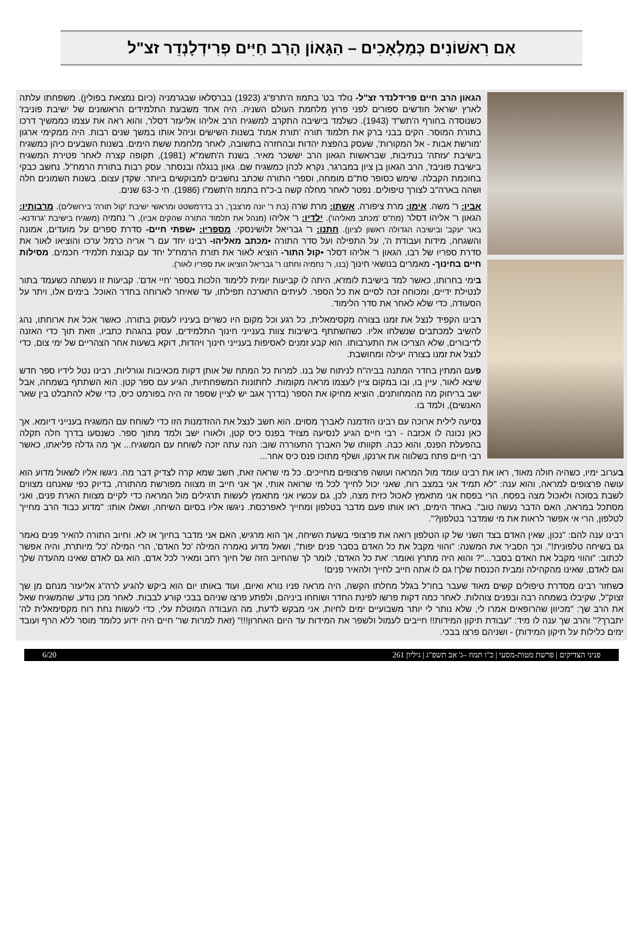אִם רִאשׁוֹנִים כְּמַלְאָכִים – הַגָּאוֹן הָרַב חַיִּים פְרִידְלָנְדֵר זצ"ל
הגאון הרב חיים פרידלנדר זצ"ל- נולד בט' בתמוז ה'תרפ"ג (1923) בברסלאו שבגרמניה (כיום נמצאת בפולין). משפחתו עלתה לארץ ישראל חודשים ספורים לפני פרוץ מלחמת העולם השניה. היה אחד משבעת התלמידים הראשונים של ישיבת פוניבז' כשנוסדה בחורף ה'תש"ד (1943). כשלמד בישיבה התקרב למשגיח הרב אליהו אליעזר דסלר, והוא ראה את עצמו כממשיך דרכו בתורת המוסר. הקים בבני ברק את תלמוד תורה 'תורת אמת' בשנות השישים וניהל אותו במשך שנים רבות. היה ממקימי ארגון 'מורשת אבות - אל המקורות', שעסק בהפצת יהדות ובהחזרה בתשובה, לאחר מלחמת ששת הימים. בשנות השבעים כיהן כמשגיח בישיבת 'עזתה' בנתיבות, שבראשות הגאון הרב יששכר מאיר. בשנת ה'תשמ"א (1981), תקופה קצרה לאחר פטירת המשגיח בישיבת פוניבז', הרב הגאון בן ציון במברגר, נקרא לכהן כמשגיח שם. גאון בנגלה ובנסתר. עסק רבות בתורת הרמח"ל. נחשב כבקי בחוכמת הקבלה. שימש כסופר סת"ם מומחה, וספרי התורה שכתב נחשבים למבוקשים ביותר. שקדן עצום. בשנות השמונים חלה ושהה בארה"ב לצורך טיפולים. נפטר לאחר מחלה קשה ב-כ"ח בתמוז ה'תשמ"ו (1986). חי כ-63 שנים.
אביו: ר' משה. אימו: מרת ציפורה. אשתו: מרת שרה (בת ר' יונה מרצבך, רב בדרמשטט ומראשי ישיבת 'קול תורה' בירושלים). מרבותיו: הגאון ר' אליהו דסלר (מח"ס 'מכתב מאליהו'). ילדיו: ר' אליהו (מנהל את תלמוד התורה שהקים אביו), ר' נחמיה (משגיח בישיבת 'גרודנא- באר יעקב' ובישיבה הגדולה ראשון לציון). חתנו: ר' גבריאל זלושינסקי. מספריו: •שפתי חיים- סדרת ספרים על מועדים, אמונה והשגחה, מידות ועבודת ה', על התפילה ועל סדר התורה •מכתב מאליהו- רבינו יחד עם ר' אריה כרמל ערכו והוציאו לאור את סדרת ספריו של רבו, הגאון ר' אליהו דסלר •קול התור- הוציא לאור את תורת הרמח"ל יחד עם קבוצת תלמידי חכמים. מסילות חיים בחינוך- מאמרים בנושאי חינוך (בנו, ר' נחמיה וחתנו ר' גבריאל הוציאו את ספריו לאור).
בימי בחרותו, כאשר למד בישיבת לומז'א, היתה לו קביעות יומית ללימוד הלכות בספר 'חיי אדם'. קביעות זו נעשתה כשעמד בתור לנטילת ידיים, ומכוחה זכה לסיים את כל הספר. לעיתים התארכה תפילתו, עד שאיחר לארוחה בחדר האוכל. בימים אלו, ויתר על הסעודה, כדי שלא לאחר את סדר הלימוד.
רבינו הקפיד לנצל את זמנו בצורה מקסימאלית, כל רגע וכל מקום היו כשרים בעיניו לעסוק בתורה. כאשר אכל את ארוחתו, נהג להשיב למכתבים שנשלחו אליו. כשהשתתף בישיבות צוות בענייני חינוך התלמידים, עסק בהגהת כתביו, וזאת תוך כדי האזנה לדיבורים, שלא הצריכו את התערבותו. הוא קבע זמנים לאסיפות בענייני חינוך ויהדות, דוקא בשעות אחר הצהריים של ימי צום, כדי לנצל את זמנו בצורה יעילה ומחושבת.
פעם המתין בחדר המתנה בביה"ח לניתוח של בנו. למרות כל המתח של אותן דקות מכאיבות וגורליות, רבינו נטל לידיו ספר חדש שיצא לאור, עיין בו, ובו במקום ציין לעצמו מראה מקומות. לחתונות המשפחתיות, הגיע עם ספר קטן. הוא השתתף בשמחה, אבל ישב בריחוק מה מהמחותנים, הוציא מחיקו את הספר (בדרך אגב יש לציין שספר זה היה בפורמט כיס, כדי שלא להתבלט בין שאר האנשים), ולמד בו.
נסיעה לילית ארוכה עם רבינו הזדמנה לאברך מסוים. הוא חשב לנצל את ההזדמנות הזו כדי לשוחח עם המשגיח בענייני דיומא. אך כאן נכונה לו אכזבה - רבי חיים הגיע לנסיעה מצויד בפנס כיס קטן, ולאורו ישב ולמד מתוך ספר. כשנסעו בדרך חלה תקלה בהפעלת הפנס, והוא כבה. תקוותו של האברך התעוררה שוב: הנה עתה יזכה לשוחח עם המשגיח... אך מה גדלה פליאתו, כאשר רבי חיים פתח בשלווה את ארנקו, ושלף מתוכו פנס כיס אחר...
בערוב ימיו, כשהיה חולה מאוד, ראו את רבינו עומד מול המראה ועושה פרצופים מחייכים. כל מי שראה זאת, חשב שמא קרה לצדיק דבר מה. ניגשו אליו לשאול מדוע הוא עושה פרצופים למראה, והוא ענה: "לא תמיד אני במצב רוח, שאני יכול לחייך לכל מי שרואה אותי, אך אני חייב וזו מצווה מפורשת מהתורה, בדיוק כפי שאנחנו מצווים לשבת בסוכה ולאכול מצה בפסח. הרי בפסח אני מתאמץ לאכול כזית מצה, לכן, גם עכשיו אני מתאמץ לעשות תרגילים מול המראה כדי לקיים מצוות הארת פנים, ואני מסתכל במראה, האם הדבר נעשה טוב". באחד הימים, ראו אותו פעם מדבר בטלפון ומחייך לאפרכסת. ניגשו אליו בסיום השיחה, ושאלו אותו: "מדוע כבוד הרב מחייך לטלפון, הרי אי אפשר לראות את מי שמדבר בטלפון?".
רבינו ענה להם: "נכון, שאין האדם בצד השני של קו הטלפון רואה את פרצופי בשעת השיחה, אך הוא מרגיש, האם אני מדבר בחיוך או לא. וחיוב התורה להאיר פנים נאמר גם בשיחה טלפונית!". וכך הסביר את המשנה: "והווי מקבל את כל האדם בסבר פנים יפות", ושאל מדוע נאמרה המילה 'כל האדם', הרי המילה 'כל' מיותרת, והיה אפשר לכתוב: "והווי מקבל את האדם בסבר..."? והוא היה מתרץ ואומר: 'את כל האדם', לומר לך שהחיוב הזה של חיוך רחב ומאיר לכל אדם, הוא גם לאדם שאינו מהעדה שלך וגם לאדם, שאינו מהקהילה ומבית הכנסת שלך! גם לו אתה חייב לחייך ולהאיר פנים!
כשחזר רבינו מסדרת טיפולים קשים מאוד שעבר בחו"ל בגלל מחלתו הקשה, היה מראה פניו נורא ואיום, ועוד באותו יום הוא ביקש להגיע לרה"ג אליעזר מנחם מן שך זצוק"ל, שקיבלו בשמחה רבה ובפנים צוהלות. לאחר כמה דקות פרשו לפינת החדר ושוחחו ביניהם, ולפתע פרצו שניהם בבכי קורע לבבות. לאחר מכן נודע, שהמשגיח שאל את הרב שך: "מכיוון שהרופאים אמרו לי, שלא נותר לי יותר משבועיים ימים לחיות, אני מבקש לדעת, מה העבודה המוטלת עלי, כדי לעשות נחת רוח מקסימאלית לה' יתברך?" והרב שך ענה לו מיד: "עבודת תיקון המידות!! חייבים לעמול ולשפר את המידות עד היום האחרון!!!" (זאת למרות שר' חיים היה ידוע כלומד מוסר ללא הרף ועובד ימים כלילות על תיקון המידות) - ושניהם פרצו בבכי.
פניני הצדיקים | פרשת מטות-מסעי | כ"ו תמוז –ג' אב תשפ"ג | גיליון 261 6/20